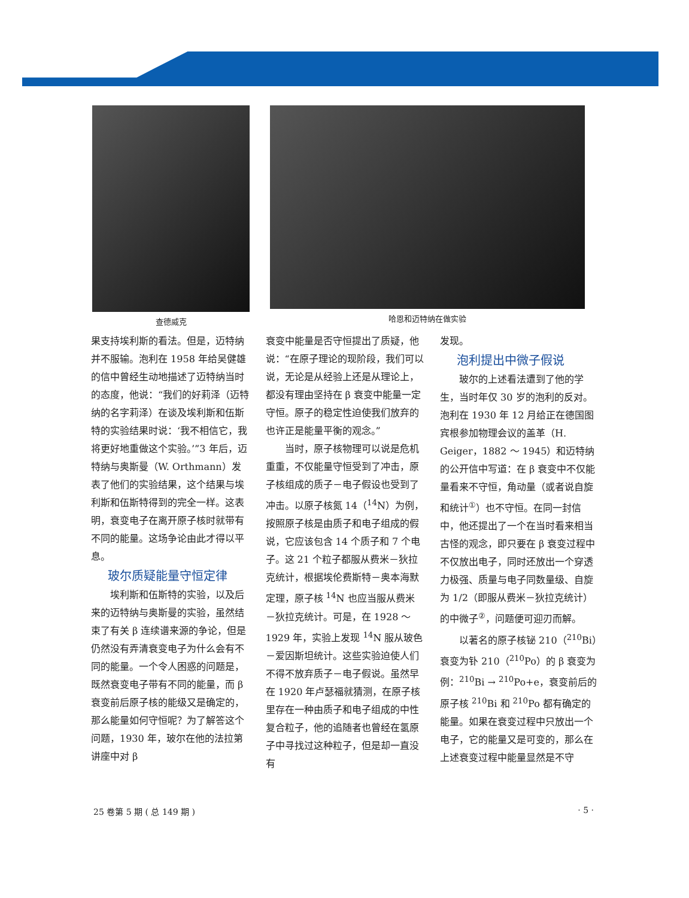查德威克 哈恩和迈特纳在做实验
果支持埃利斯的看法。但是，迈特纳并不服输。泡利在 1958 年给吴健雄的信中曾经生动地描述了迈特纳当时的态度，他说：“我们的好莉泽（迈特纳的名字莉泽）在谈及埃利斯和伍斯特的实验结果时说：‘我不相信它，我将更好地重做这个实验。’”3 年后，迈特纳与奥斯曼（W. Orthmann）发表了他们的实验结果，这个结果与埃利斯和伍斯特得到的完全一样。这表明，衰变电子在离开原子核时就带有不同的能量。这场争论由此才得以平息。
玻尔质疑能量守恒定律
埃利斯和伍斯特的实验，以及后来的迈特纳与奥斯曼的实验，虽然结束了有关 β 连续谱来源的争论，但是仍然没有弄清衰变电子为什么会有不同的能量。一个令人困惑的问题是，既然衰变电子带有不同的能量，而 β 衰变前后原子核的能级又是确定的，那么能量如何守恒呢？为了解答这个问题，1930 年，玻尔在他的法拉第讲座中对 β
衰变中能量是否守恒提出了质疑，他说：“在原子理论的现阶段，我们可以说，无论是从经验上还是从理论上，都没有理由坚持在 β 衰变中能量一定守恒。原子的稳定性迫使我们放弃的也许正是能量平衡的观念。”
当时，原子核物理可以说是危机重重，不仅能量守恒受到了冲击，原子核组成的质子－电子假设也受到了冲击。以原子核氮 14（<sup>14</sup>N）为例，按照原子核是由质子和电子组成的假说，它应该包含 14 个质子和 7 个电子。这 21 个粒子都服从费米－狄拉克统计，根据埃伦费斯特－奥本海默定理，原子核 <sup>14</sup>N 也应当服从费米－狄拉克统计。可是，在 1928 ～ 1929 年，实验上发现 <sup>14</sup>N 服从玻色－爱因斯坦统计。这些实验迫使人们不得不放弃质子－电子假说。虽然早在 1920 年卢瑟福就猜测，在原子核里存在一种由质子和电子组成的中性复合粒子，他的追随者也曾经在氢原子中寻找过这种粒子，但是却一直没有
发现。
泡利提出中微子假说
玻尔的上述看法遭到了他的学生，当时年仅 30 岁的泡利的反对。泡利在 1930 年 12 月给正在德国图宾根参加物理会议的盖革（H. Geiger，1882 ～ 1945）和迈特纳的公开信中写道：在 β 衰变中不仅能量看来不守恒，角动量（或者说自旋和统计<sup>①</sup>）也不守恒。在同一封信中，他还提出了一个在当时看来相当古怪的观念，即只要在 β 衰变过程中不仅放出电子，同时还放出一个穿透力极强、质量与电子同数量级、自旋为 1/2（即服从费米－狄拉克统计）的中微子<sup>②</sup>，问题便可迎刃而解。
以著名的原子核铋 210（<sup>210</sup>Bi）衰变为钋 210（<sup>210</sup>Po）的 β 衰变为例：<sup>210</sup>Bi → <sup>210</sup>Po+e，衰变前后的原子核 <sup>210</sup>Bi 和 <sup>210</sup>Po 都有确定的能量。如果在衰变过程中只放出一个电子，它的能量又是可变的，那么在上述衰变过程中能量显然是不守
25 卷第 5 期 ( 总 149 期 ) · 5 ·